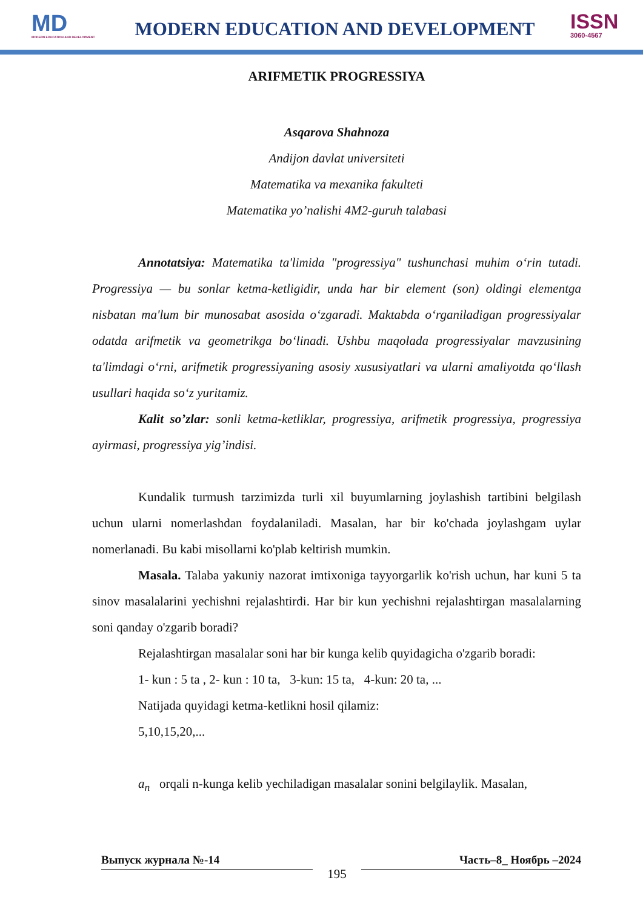MD
MODERN EDUCATION AND DEVELOPMENT
MODERN EDUCATION AND DEVELOPMENT
ISSN
3060-4567
ARIFMETIK PROGRESSIYA
Asqarova Shahnoza
Andijon davlat universiteti
Matematika va mexanika fakulteti
Matematika yo’nalishi 4M2-guruh talabasi
Annotatsiya: Matematika ta'limida "progressiya" tushunchasi muhim o‘rin tutadi. Progressiya — bu sonlar ketma-ketligidir, unda har bir element (son) oldingi elementga nisbatan ma'lum bir munosabat asosida o‘zgaradi. Maktabda o‘rganiladigan progressiyalar odatda arifmetik va geometrikga bo‘linadi. Ushbu maqolada progressiyalar mavzusining ta'limdagi o‘rni, arifmetik progressiyaning asosiy xususiyatlari va ularni amaliyotda qo‘llash usullari haqida so‘z yuritamiz.
Kalit so’zlar: sonli ketma-ketliklar, progressiya, arifmetik progressiya, progressiya ayirmasi, progressiya yig’indisi.
Kundalik turmush tarzimizda turli xil buyumlarning joylashish tartibini belgilash uchun ularni nomerlashdan foydalaniladi. Masalan, har bir ko'chada joylashgam uylar nomerlanadi. Bu kabi misollarni ko'plab keltirish mumkin.
Masala. Talaba yakuniy nazorat imtixoniga tayyorgarlik ko'rish uchun, har kuni 5 ta sinov masalalarini yechishni rejalashtirdi. Har bir kun yechishni rejalashtirgan masalalarning soni qanday o'zgarib boradi?
Rejalashtirgan masalalar soni har bir kunga kelib quyidagicha o'zgarib boradi:
1- kun : 5 ta , 2- kun : 10 ta, 3-kun: 15 ta, 4-kun: 20 ta, ...
Natijada quyidagi ketma-ketlikni hosil qilamiz:
5,10,15,20,...
a<sub>n</sub> orqali n-kunga kelib yechiladigan masalalar sonini belgilaylik. Masalan,
Выпуск журнала №-14 Часть–8_ Ноябрь –2024
195